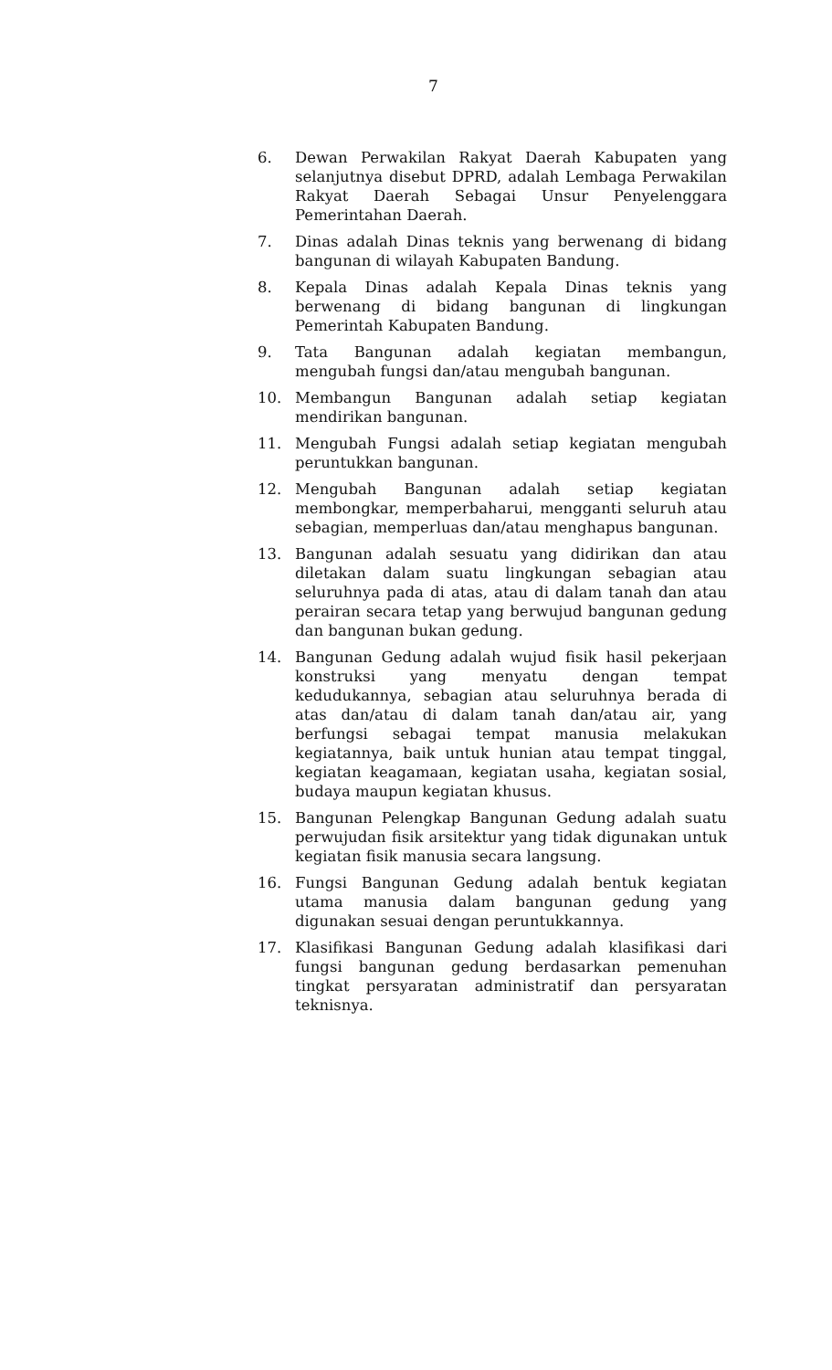7
6. Dewan Perwakilan Rakyat Daerah Kabupaten yang selanjutnya disebut DPRD, adalah Lembaga Perwakilan Rakyat Daerah Sebagai Unsur Penyelenggara Pemerintahan Daerah.
7. Dinas adalah Dinas teknis yang berwenang di bidang bangunan di wilayah Kabupaten Bandung.
8. Kepala Dinas adalah Kepala Dinas teknis yang berwenang di bidang bangunan di lingkungan Pemerintah Kabupaten Bandung.
9. Tata Bangunan adalah kegiatan membangun, mengubah fungsi dan/atau mengubah bangunan.
10. Membangun Bangunan adalah setiap kegiatan mendirikan bangunan.
11. Mengubah Fungsi adalah setiap kegiatan mengubah peruntukkan bangunan.
12. Mengubah Bangunan adalah setiap kegiatan membongkar, memperbaharui, mengganti seluruh atau sebagian, memperluas dan/atau menghapus bangunan.
13. Bangunan adalah sesuatu yang didirikan dan atau diletakan dalam suatu lingkungan sebagian atau seluruhnya pada di atas, atau di dalam tanah dan atau perairan secara tetap yang berwujud bangunan gedung dan bangunan bukan gedung.
14. Bangunan Gedung adalah wujud fisik hasil pekerjaan konstruksi yang menyatu dengan tempat kedudukannya, sebagian atau seluruhnya berada di atas dan/atau di dalam tanah dan/atau air, yang berfungsi sebagai tempat manusia melakukan kegiatannya, baik untuk hunian atau tempat tinggal, kegiatan keagamaan, kegiatan usaha, kegiatan sosial, budaya maupun kegiatan khusus.
15. Bangunan Pelengkap Bangunan Gedung adalah suatu perwujudan fisik arsitektur yang tidak digunakan untuk kegiatan fisik manusia secara langsung.
16. Fungsi Bangunan Gedung adalah bentuk kegiatan utama manusia dalam bangunan gedung yang digunakan sesuai dengan peruntukkannya.
17. Klasifikasi Bangunan Gedung adalah klasifikasi dari fungsi bangunan gedung berdasarkan pemenuhan tingkat persyaratan administratif dan persyaratan teknisnya.